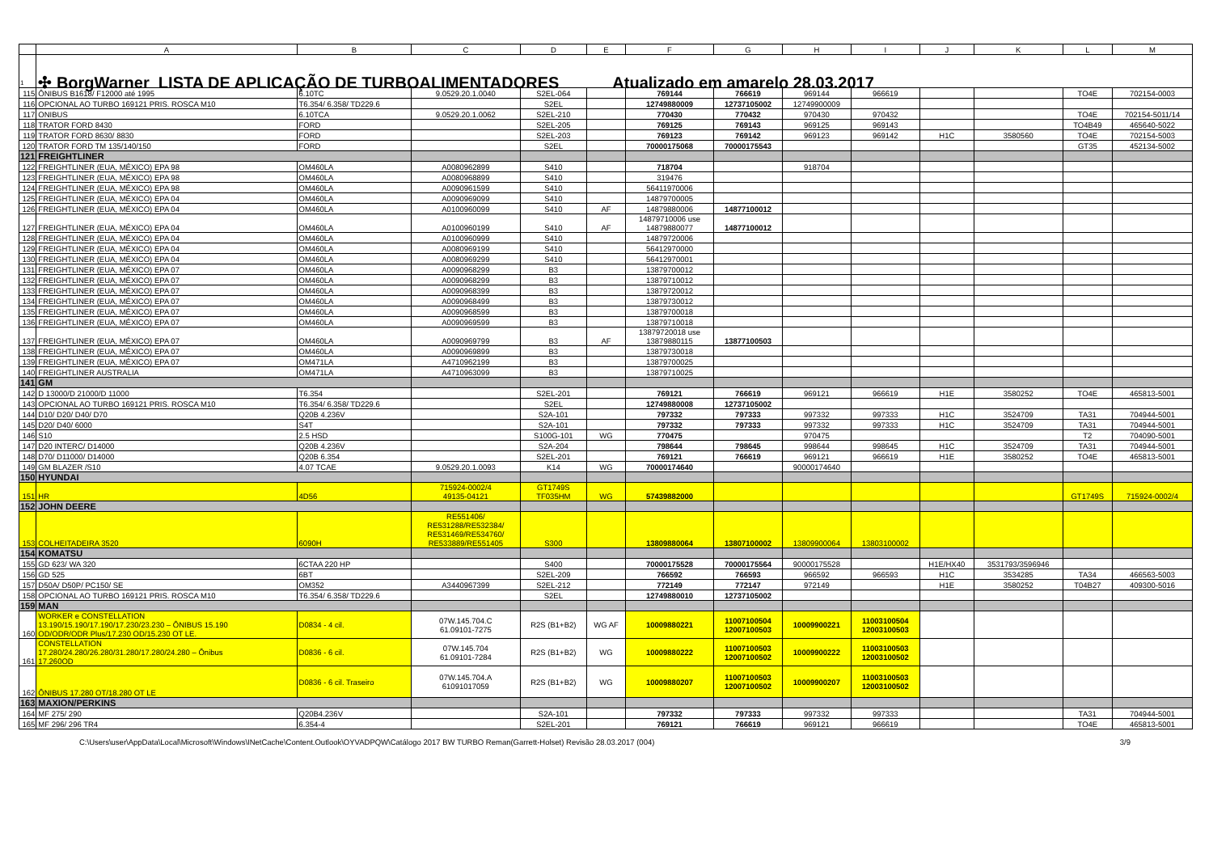| | A | B | C | D | E | F | G | H | I | J | K | L | M |
| --- | --- | --- | --- | --- | --- | --- | --- | --- | --- | --- | --- | --- | --- |
| 1 | ✣ BorgWarner LISTA DE APLICAÇÃO DE TURBOALIMENTADORES Atualizado em amarelo 28.03.2017 | | | | | | | | | | | | |
| 115 | ÔNIBUS B1618/ F12000 até 1995 | 6.10TC | 9.0529.20.1.0040 | S2EL-064 | | 769144 | 766619 | 969144 | 966619 | | | TO4E | 702154-0003 |
| 116 | OPCIONAL AO TURBO 169121 PRIS. ROSCA M10 | T6.354/ 6.358/ TD229.6 | | S2EL | | 12749880009 | 12737105002 | 12749900009 | | | | | |
| 117 | ONIBUS | 6.10TCA | 9.0529.20.1.0062 | S2EL-210 | | 770430 | 770432 | 970430 | 970432 | | | TO4E | 702154-5011/14 |
| 118 | TRATOR FORD 8430 | FORD | | S2EL-205 | | 769125 | 769143 | 969125 | 969143 | | | TO4B49 | 465640-5022 |
| 119 | TRATOR FORD 8630/ 8830 | FORD | | S2EL-203 | | 769123 | 769142 | 969123 | 969142 | H1C | 3580560 | TO4E | 702154-5003 |
| 120 | TRATOR FORD TM 135/140/150 | FORD | | S2EL | | 70000175068 | 70000175543 | | | | | GT35 | 452134-5002 |
| 121 | FREIGHTLINER | | | | | | | | | | | | |
| 122 | FREIGHTLINER (EUA, MÉXICO) EPA 98 | OM460LA | A0080962899 | S410 | | 718704 | | 918704 | | | | | |
| 123 | FREIGHTLINER (EUA, MÉXICO) EPA 98 | OM460LA | A0080968899 | S410 | | 319476 | | | | | | | |
| 124 | FREIGHTLINER (EUA, MÉXICO) EPA 98 | OM460LA | A0090961599 | S410 | | 56411970006 | | | | | | | |
| 125 | FREIGHTLINER (EUA, MÉXICO) EPA 04 | OM460LA | A0090969099 | S410 | | 14879700005 | | | | | | | |
| 126 | FREIGHTLINER (EUA, MÉXICO) EPA 04 | OM460LA | A0100960099 | S410 | AF | 14879880006 | 14877100012 | | | | | | |
| 127 | FREIGHTLINER (EUA, MÉXICO) EPA 04 | OM460LA | A0100960199 | S410 | AF | 14879710006 use 14879880077 | 14877100012 | | | | | | |
| 128 | FREIGHTLINER (EUA, MÉXICO) EPA 04 | OM460LA | A0100960999 | S410 | | 14879720006 | | | | | | | |
| 129 | FREIGHTLINER (EUA, MÉXICO) EPA 04 | OM460LA | A0080969199 | S410 | | 56412970000 | | | | | | | |
| 130 | FREIGHTLINER (EUA, MÉXICO) EPA 04 | OM460LA | A0080969299 | S410 | | 56412970001 | | | | | | | |
| 131 | FREIGHTLINER (EUA, MÉXICO) EPA 07 | OM460LA | A0090968299 | B3 | | 13879700012 | | | | | | | |
| 132 | FREIGHTLINER (EUA, MÉXICO) EPA 07 | OM460LA | A0090968299 | B3 | | 13879710012 | | | | | | | |
| 133 | FREIGHTLINER (EUA, MÉXICO) EPA 07 | OM460LA | A0090968399 | B3 | | 13879720012 | | | | | | | |
| 134 | FREIGHTLINER (EUA, MÉXICO) EPA 07 | OM460LA | A0090968499 | B3 | | 13879730012 | | | | | | | |
| 135 | FREIGHTLINER (EUA, MÉXICO) EPA 07 | OM460LA | A0090968599 | B3 | | 13879700018 | | | | | | | |
| 136 | FREIGHTLINER (EUA, MÉXICO) EPA 07 | OM460LA | A0090969599 | B3 | | 13879710018 | | | | | | | |
| 137 | FREIGHTLINER (EUA, MÉXICO) EPA 07 | OM460LA | A0090969799 | B3 | AF | 13879720018 use 13879880115 | 13877100503 | | | | | | |
| 138 | FREIGHTLINER (EUA, MÉXICO) EPA 07 | OM460LA | A0090969899 | B3 | | 13879730018 | | | | | | | |
| 139 | FREIGHTLINER (EUA, MÉXICO) EPA 07 | OM471LA | A4710962199 | B3 | | 13879700025 | | | | | | | |
| 140 | FREIGHTLINER AUSTRALIA | OM471LA | A4710963099 | B3 | | 13879710025 | | | | | | | |
| 141 | GM | | | | | | | | | | | | |
| 142 | D 13000/D 21000/D 11000 | T6.354 | | S2EL-201 | | 769121 | 766619 | 969121 | 966619 | H1E | 3580252 | TO4E | 465813-5001 |
| 143 | OPCIONAL AO TURBO 169121 PRIS. ROSCA M10 | T6.354/ 6.358/ TD229.6 | | S2EL | | 12749880008 | 12737105002 | | | | | | |
| 144 | D10/ D20/ D40/ D70 | Q20B 4.236V | | S2A-101 | | 797332 | 797333 | 997332 | 997333 | H1C | 3524709 | TA31 | 704944-5001 |
| 145 | D20/ D40/ 6000 | S4T | | S2A-101 | | 797332 | 797333 | 997332 | 997333 | H1C | 3524709 | TA31 | 704944-5001 |
| 146 | S10 | 2.5 HSD | | S100G-101 | WG | 770475 | | 970475 | | | | T2 | 704090-5001 |
| 147 | D20 INTERC/ D14000 | Q20B 4.236V | | S2A-204 | | 798644 | 798645 | 998644 | 998645 | H1C | 3524709 | TA31 | 704944-5001 |
| 148 | D70/ D11000/ D14000 | Q20B 6.354 | | S2EL-201 | | 769121 | 766619 | 969121 | 966619 | H1E | 3580252 | TO4E | 465813-5001 |
| 149 | GM BLAZER /S10 | 4.07 TCAE | 9.0529.20.1.0093 | K14 | WG | 70000174640 | | 90000174640 | | | | | |
| 150 | HYUNDAI | | | | | | | | | | | | |
| 151 | HR | 4D56 | 715924-0002/4 49135-04121 | GT1749S TF035HM | WG | 57439882000 | | | | | | GT1749S | 715924-0002/4 |
| 152 | JOHN DEERE | | | | | | | | | | | | |
| 153 | COLHEITADEIRA 3520 | 6090H | RE551406/ RE531288/RE532384/ RE531469/RE534760/ RE533889/RE551405 | S300 | | 13809880064 | 13807100002 | 13809900064 | 13803100002 | | | | |
| 154 | KOMATSU | | | | | | | | | | | | |
| 155 | GD 623/ WA 320 | 6CTAA 220 HP | | S400 | | 70000175528 | 70000175564 | 90000175528 | | H1E/HX40 | 3531793/3596946 | | |
| 156 | GD 525 | 6BT | | S2EL-209 | | 766592 | 766593 | 966592 | 966593 | H1C | 3534285 | TA34 | 466563-5003 |
| 157 | D50A/ D50P/ PC150/ SE | OM352 | A3440967399 | S2EL-212 | | 772149 | 772147 | 972149 | | H1E | 3580252 | T04B27 | 409300-5016 |
| 158 | OPCIONAL AO TURBO 169121 PRIS. ROSCA M10 | T6.354/ 6.358/ TD229.6 | | S2EL | | 12749880010 | 12737105002 | | | | | | |
| 159 | MAN | | | | | | | | | | | | |
| 160 | WORKER e CONSTELLATION 13.190/15.190/17.190/17.230/23.230 – ÔNIBUS 15.190 OD/ODR/ODR Plus/17.230 OD/15.230 OT LE. | D0834 - 4 cil. | 07W.145.704.C 61.09101-7275 | R2S (B1+B2) | WG AF | 10009880221 | 11007100504 12007100503 | 10009900221 | 11003100504 12003100503 | | | | |
| 161 | CONSTELLATION 17.280/24.280/26.280/31.280/17.280/24.280 – Ônibus 17.260OD | D0836 - 6 cil. | 07W.145.704 61.09101-7284 | R2S (B1+B2) | WG | 10009880222 | 11007100503 12007100502 | 10009900222 | 11003100503 12003100502 | | | | |
| 162 | ÔNIBUS 17.280 OT/18.280 OT LE | D0836 - 6 cil. Traseiro | 07W.145.704.A 61091017059 | R2S (B1+B2) | WG | 10009880207 | 11007100503 12007100502 | 10009900207 | 11003100503 12003100502 | | | | |
| 163 | MAXION/PERKINS | | | | | | | | | | | | |
| 164 | MF 275/ 290 | Q20B4.236V | | S2A-101 | | 797332 | 797333 | 997332 | 997333 | | | TA31 | 704944-5001 |
| 165 | MF 296/ 296 TR4 | 6.354-4 | | S2EL-201 | | 769121 | 766619 | 969121 | 966619 | | | TO4E | 465813-5001 |
C:\Users\user\AppData\Local\Microsoft\Windows\INetCache\Content.Outlook\OYVADPQW\Catálogo 2017 BW TURBO Reman(Garrett-Holset) Revisão 28.03.2017 (004) 3/9